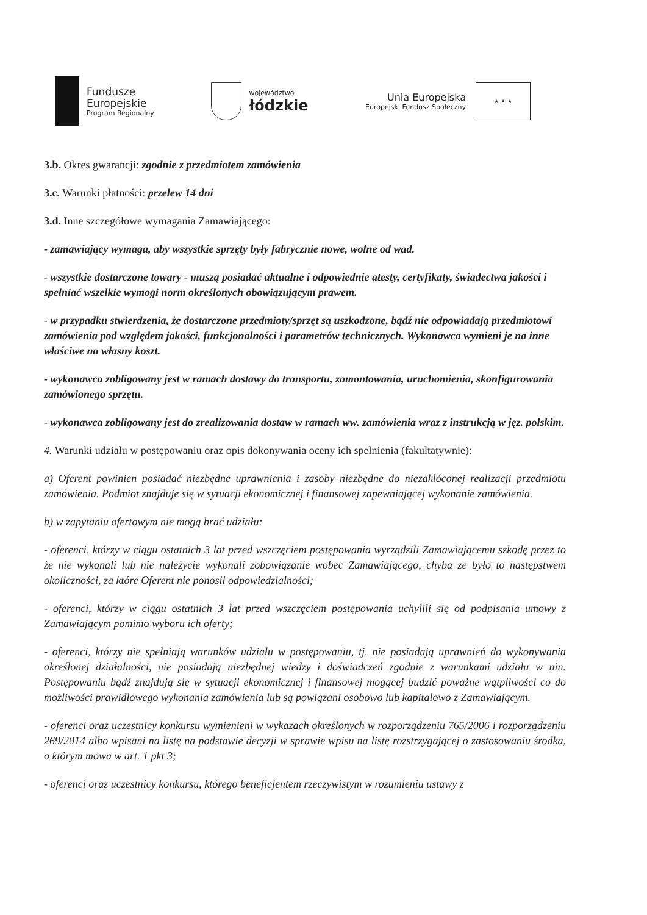Fundusze
Europejskie
Program Regionalny
województwo
łódzkie
Unia Europejska
Europejski Fundusz Społeczny
★ ★ ★
3.b. Okres gwarancji: zgodnie z przedmiotem zamówienia
3.c. Warunki płatności: przelew 14 dni
3.d. Inne szczegółowe wymagania Zamawiającego:
- zamawiający wymaga, aby wszystkie sprzęty były fabrycznie nowe, wolne od wad.
- wszystkie dostarczone towary - muszą posiadać aktualne i odpowiednie atesty, certyfikaty, świadectwa jakości i spełniać wszelkie wymogi norm określonych obowiązującym prawem.
- w przypadku stwierdzenia, że dostarczone przedmioty/sprzęt są uszkodzone, bądź nie odpowiadają przedmiotowi zamówienia pod względem jakości, funkcjonalności i parametrów technicznych. Wykonawca wymieni je na inne właściwe na własny koszt.
- wykonawca zobligowany jest w ramach dostawy do transportu, zamontowania, uruchomienia, skonfigurowania zamówionego sprzętu.
- wykonawca zobligowany jest do zrealizowania dostaw w ramach ww. zamówienia wraz z instrukcją w jęz. polskim.
4. Warunki udziału w postępowaniu oraz opis dokonywania oceny ich spełnienia (fakultatywnie):
a) Oferent powinien posiadać niezbędne uprawnienia i zasoby niezbędne do niezakłóconej realizacji przedmiotu zamówienia. Podmiot znajduje się w sytuacji ekonomicznej i finansowej zapewniającej wykonanie zamówienia.
b) w zapytaniu ofertowym nie mogą brać udziału:
- oferenci, którzy w ciągu ostatnich 3 lat przed wszczęciem postępowania wyrządzili Zamawiającemu szkodę przez to że nie wykonali lub nie należycie wykonali zobowiązanie wobec Zamawiającego, chyba ze było to następstwem okoliczności, za które Oferent nie ponosił odpowiedzialności;
- oferenci, którzy w ciągu ostatnich 3 lat przed wszczęciem postępowania uchylili się od podpisania umowy z Zamawiającym pomimo wyboru ich oferty;
- oferenci, którzy nie spełniają warunków udziału w postępowaniu, tj. nie posiadają uprawnień do wykonywania określonej działalności, nie posiadają niezbędnej wiedzy i doświadczeń zgodnie z warunkami udziału w nin. Postępowaniu bądź znajdują się w sytuacji ekonomicznej i finansowej mogącej budzić poważne wątpliwości co do możliwości prawidłowego wykonania zamówienia lub są powiązani osobowo lub kapitałowo z Zamawiającym.
- oferenci oraz uczestnicy konkursu wymienieni w wykazach określonych w rozporządzeniu 765/2006 i rozporządzeniu 269/2014 albo wpisani na listę na podstawie decyzji w sprawie wpisu na listę rozstrzygającej o zastosowaniu środka, o którym mowa w art. 1 pkt 3;
- oferenci oraz uczestnicy konkursu, którego beneficjentem rzeczywistym w rozumieniu ustawy z